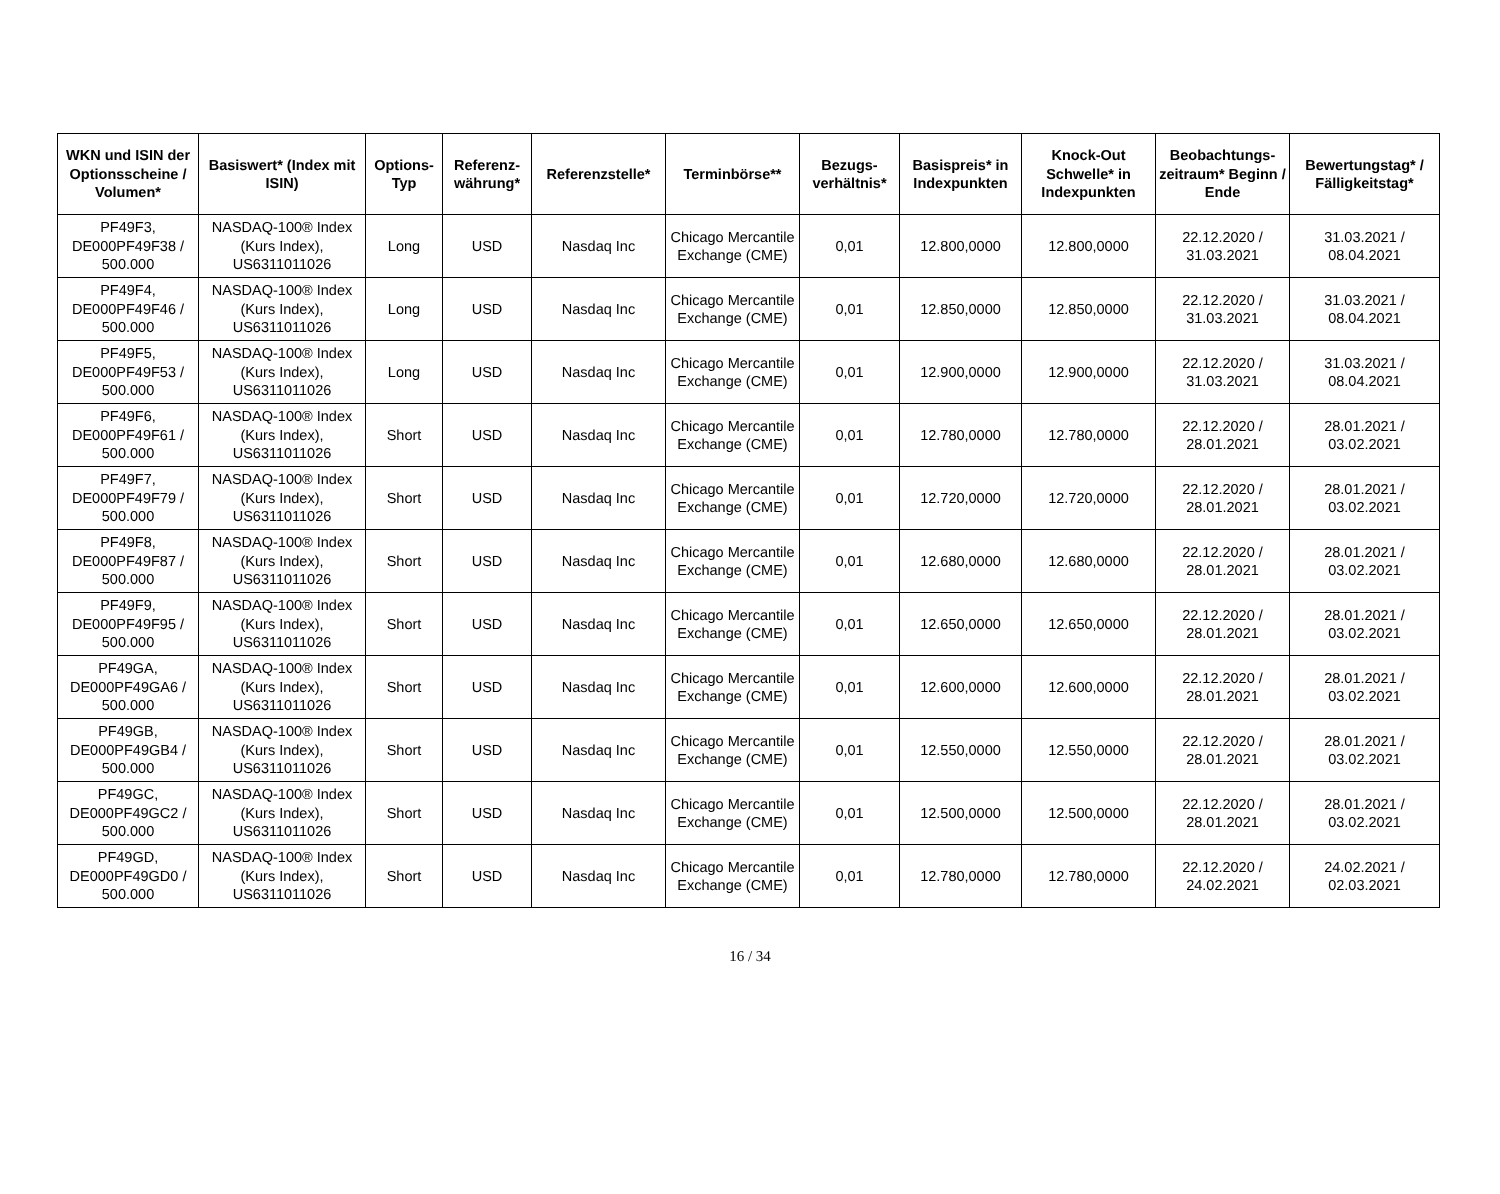| WKN und ISIN der Optionsscheine / Volumen* | Basiswert* (Index mit ISIN) | Options-Typ | Referenz-währung* | Referenzstelle* | Terminbörse** | Bezugs-verhältnis* | Basispreis* in Indexpunkten | Knock-Out Schwelle* in Indexpunkten | Beobachtungs-zeitraum* Beginn / Ende | Bewertungstag* / Fälligkeitstag* |
| --- | --- | --- | --- | --- | --- | --- | --- | --- | --- | --- |
| PF49F3, DE000PF49F38 / 500.000 | NASDAQ-100® Index (Kurs Index), US6311011026 | Long | USD | Nasdaq Inc | Chicago Mercantile Exchange (CME) | 0,01 | 12.800,0000 | 12.800,0000 | 22.12.2020 / 31.03.2021 | 31.03.2021 / 08.04.2021 |
| PF49F4, DE000PF49F46 / 500.000 | NASDAQ-100® Index (Kurs Index), US6311011026 | Long | USD | Nasdaq Inc | Chicago Mercantile Exchange (CME) | 0,01 | 12.850,0000 | 12.850,0000 | 22.12.2020 / 31.03.2021 | 31.03.2021 / 08.04.2021 |
| PF49F5, DE000PF49F53 / 500.000 | NASDAQ-100® Index (Kurs Index), US6311011026 | Long | USD | Nasdaq Inc | Chicago Mercantile Exchange (CME) | 0,01 | 12.900,0000 | 12.900,0000 | 22.12.2020 / 31.03.2021 | 31.03.2021 / 08.04.2021 |
| PF49F6, DE000PF49F61 / 500.000 | NASDAQ-100® Index (Kurs Index), US6311011026 | Short | USD | Nasdaq Inc | Chicago Mercantile Exchange (CME) | 0,01 | 12.780,0000 | 12.780,0000 | 22.12.2020 / 28.01.2021 | 28.01.2021 / 03.02.2021 |
| PF49F7, DE000PF49F79 / 500.000 | NASDAQ-100® Index (Kurs Index), US6311011026 | Short | USD | Nasdaq Inc | Chicago Mercantile Exchange (CME) | 0,01 | 12.720,0000 | 12.720,0000 | 22.12.2020 / 28.01.2021 | 28.01.2021 / 03.02.2021 |
| PF49F8, DE000PF49F87 / 500.000 | NASDAQ-100® Index (Kurs Index), US6311011026 | Short | USD | Nasdaq Inc | Chicago Mercantile Exchange (CME) | 0,01 | 12.680,0000 | 12.680,0000 | 22.12.2020 / 28.01.2021 | 28.01.2021 / 03.02.2021 |
| PF49F9, DE000PF49F95 / 500.000 | NASDAQ-100® Index (Kurs Index), US6311011026 | Short | USD | Nasdaq Inc | Chicago Mercantile Exchange (CME) | 0,01 | 12.650,0000 | 12.650,0000 | 22.12.2020 / 28.01.2021 | 28.01.2021 / 03.02.2021 |
| PF49GA, DE000PF49GA6 / 500.000 | NASDAQ-100® Index (Kurs Index), US6311011026 | Short | USD | Nasdaq Inc | Chicago Mercantile Exchange (CME) | 0,01 | 12.600,0000 | 12.600,0000 | 22.12.2020 / 28.01.2021 | 28.01.2021 / 03.02.2021 |
| PF49GB, DE000PF49GB4 / 500.000 | NASDAQ-100® Index (Kurs Index), US6311011026 | Short | USD | Nasdaq Inc | Chicago Mercantile Exchange (CME) | 0,01 | 12.550,0000 | 12.550,0000 | 22.12.2020 / 28.01.2021 | 28.01.2021 / 03.02.2021 |
| PF49GC, DE000PF49GC2 / 500.000 | NASDAQ-100® Index (Kurs Index), US6311011026 | Short | USD | Nasdaq Inc | Chicago Mercantile Exchange (CME) | 0,01 | 12.500,0000 | 12.500,0000 | 22.12.2020 / 28.01.2021 | 28.01.2021 / 03.02.2021 |
| PF49GD, DE000PF49GD0 / 500.000 | NASDAQ-100® Index (Kurs Index), US6311011026 | Short | USD | Nasdaq Inc | Chicago Mercantile Exchange (CME) | 0,01 | 12.780,0000 | 12.780,0000 | 22.12.2020 / 24.02.2021 | 24.02.2021 / 02.03.2021 |
16 / 34